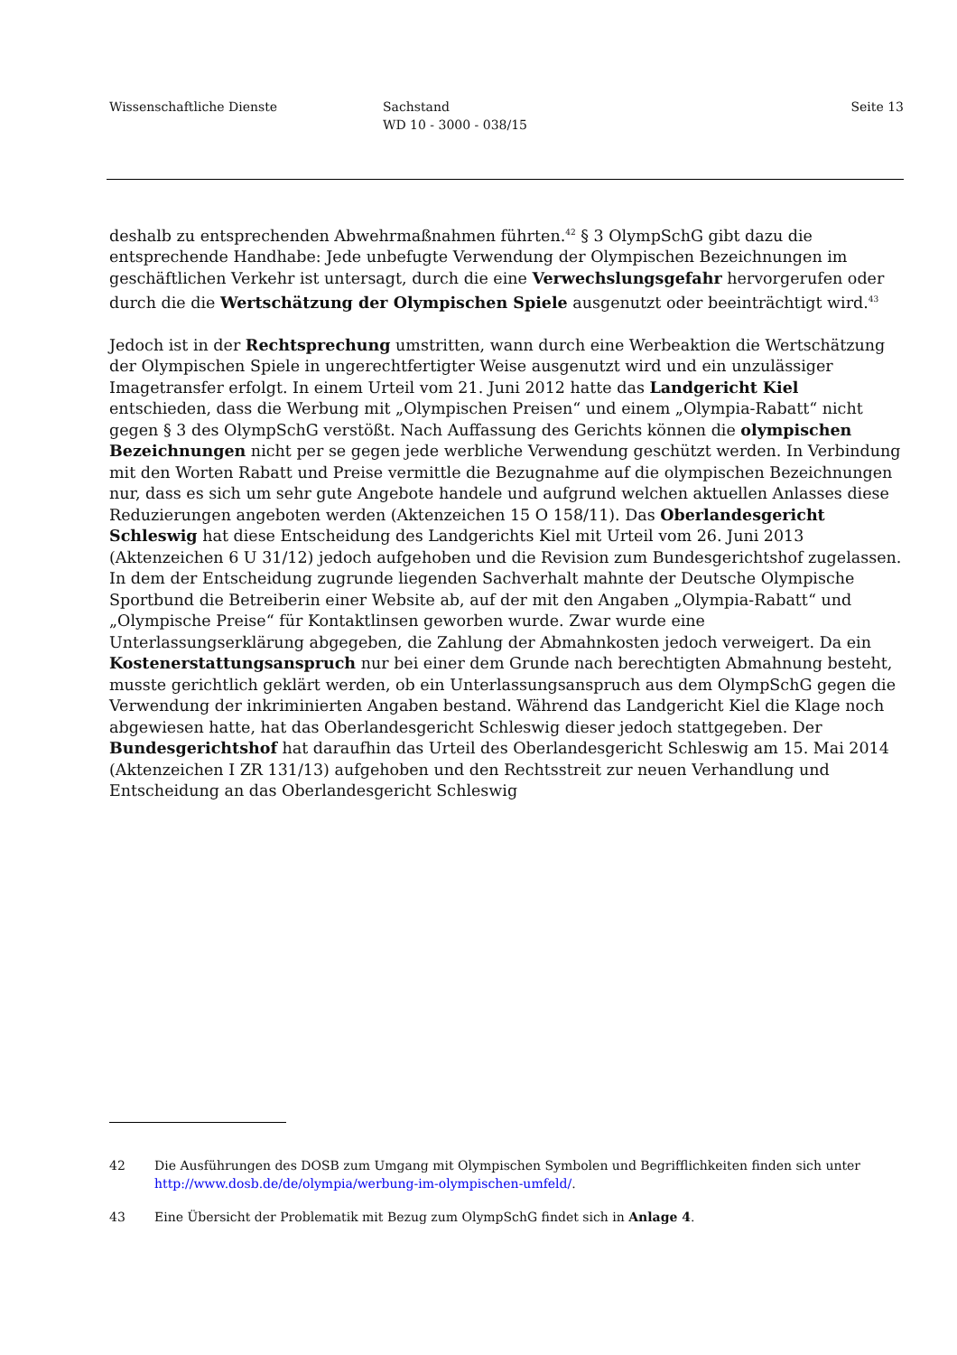Wissenschaftliche Dienste Sachstand
WD 10 - 3000 - 038/15
Seite 13
deshalb zu entsprechenden Abwehrmaßnahmen führten.<sup>42</sup> § 3 OlympSchG gibt dazu die entsprechende Handhabe: Jede unbefugte Verwendung der Olympischen Bezeichnungen im geschäftlichen Verkehr ist untersagt, durch die eine Verwechslungsgefahr hervorgerufen oder durch die die Wertschätzung der Olympischen Spiele ausgenutzt oder beeinträchtigt wird.<sup>43</sup>
Jedoch ist in der Rechtsprechung umstritten, wann durch eine Werbeaktion die Wertschätzung der Olympischen Spiele in ungerechtfertigter Weise ausgenutzt wird und ein unzulässiger Imagetransfer erfolgt. In einem Urteil vom 21. Juni 2012 hatte das Landgericht Kiel entschieden, dass die Werbung mit „Olympischen Preisen“ und einem „Olympia-Rabatt“ nicht gegen § 3 des OlympSchG verstößt. Nach Auffassung des Gerichts können die olympischen Bezeichnungen nicht per se gegen jede werbliche Verwendung geschützt werden. In Verbindung mit den Worten Rabatt und Preise vermittle die Bezugnahme auf die olympischen Bezeichnungen nur, dass es sich um sehr gute Angebote handele und aufgrund welchen aktuellen Anlasses diese Reduzierungen angeboten werden (Aktenzeichen 15 O 158/11). Das Oberlandesgericht Schleswig hat diese Entscheidung des Landgerichts Kiel mit Urteil vom 26. Juni 2013 (Aktenzeichen 6 U 31/12) jedoch aufgehoben und die Revision zum Bundesgerichtshof zugelassen. In dem der Entscheidung zugrunde liegenden Sachverhalt mahnte der Deutsche Olympische Sportbund die Betreiberin einer Website ab, auf der mit den Angaben „Olympia-Rabatt“ und „Olympische Preise“ für Kontaktlinsen geworben wurde. Zwar wurde eine Unterlassungserklärung abgegeben, die Zahlung der Abmahnkosten jedoch verweigert. Da ein Kostenerstattungsanspruch nur bei einer dem Grunde nach berechtigten Abmahnung besteht, musste gerichtlich geklärt werden, ob ein Unterlassungsanspruch aus dem OlympSchG gegen die Verwendung der inkriminierten Angaben bestand. Während das Landgericht Kiel die Klage noch abgewiesen hatte, hat das Oberlandesgericht Schleswig dieser jedoch stattgegeben. Der Bundesgerichtshof hat daraufhin das Urteil des Oberlandesgericht Schleswig am 15. Mai 2014 (Aktenzeichen I ZR 131/13) aufgehoben und den Rechtsstreit zur neuen Verhandlung und Entscheidung an das Oberlandesgericht Schleswig
42 Die Ausführungen des DOSB zum Umgang mit Olympischen Symbolen und Begrifflichkeiten finden sich unter http://www.dosb.de/de/olympia/werbung-im-olympischen-umfeld/.
43 Eine Übersicht der Problematik mit Bezug zum OlympSchG findet sich in Anlage 4.